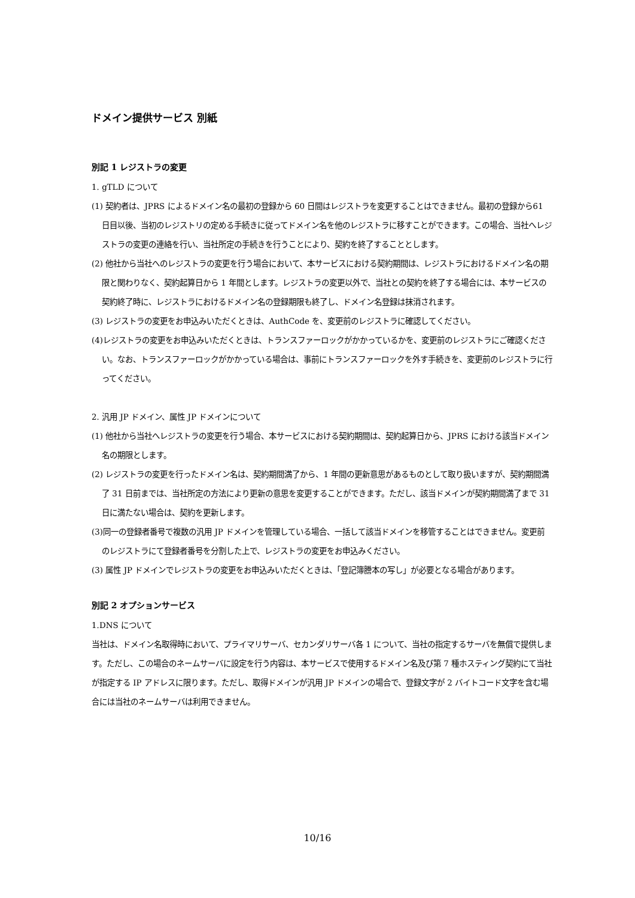ドメイン提供サービス 別紙
別記 1 レジストラの変更
1. gTLD について
(1) 契約者は、JPRS によるドメイン名の最初の登録から 60 日間はレジストラを変更することはできません。最初の登録から61 日目以後、当初のレジストリの定める手続きに従ってドメイン名を他のレジストラに移すことができます。この場合、当社へレジストラの変更の連絡を行い、当社所定の手続きを行うことにより、契約を終了することとします。
(2) 他社から当社へのレジストラの変更を行う場合において、本サービスにおける契約期間は、レジストラにおけるドメイン名の期限と関わりなく、契約起算日から 1 年間とします。レジストラの変更以外で、当社との契約を終了する場合には、本サービスの契約終了時に、レジストラにおけるドメイン名の登録期限も終了し、ドメイン名登録は抹消されます。
(3) レジストラの変更をお申込みいただくときは、AuthCode を、変更前のレジストラに確認してください。
(4)レジストラの変更をお申込みいただくときは、トランスファーロックがかかっているかを、変更前のレジストラにご確認ください。なお、トランスファーロックがかかっている場合は、事前にトランスファーロックを外す手続きを、変更前のレジストラに行ってください。
2. 汎用 JP ドメイン、属性 JP ドメインについて
(1) 他社から当社へレジストラの変更を行う場合、本サービスにおける契約期間は、契約起算日から、JPRS における該当ドメイン名の期限とします。
(2) レジストラの変更を行ったドメイン名は、契約期間満了から、1 年間の更新意思があるものとして取り扱いますが、契約期間満了 31 日前までは、当社所定の方法により更新の意思を変更することができます。ただし、該当ドメインが契約期間満了まで 31 日に満たない場合は、契約を更新します。
(3)同一の登録者番号で複数の汎用 JP ドメインを管理している場合、一括して該当ドメインを移管することはできません。変更前のレジストラにて登録者番号を分割した上で、レジストラの変更をお申込みください。
(3) 属性 JP ドメインでレジストラの変更をお申込みいただくときは、「登記簿謄本の写し」が必要となる場合があります。
別記 2 オプションサービス
1.DNS について
当社は、ドメイン名取得時において、プライマリサーバ、セカンダリサーバ各 1 について、当社の指定するサーバを無償で提供します。ただし、この場合のネームサーバに設定を行う内容は、本サービスで使用するドメイン名及び第 7 種ホスティング契約にて当社が指定する IP アドレスに限ります。ただし、取得ドメインが汎用 JP ドメインの場合で、登録文字が 2 バイトコード文字を含む場合には当社のネームサーバは利用できません。
10/16